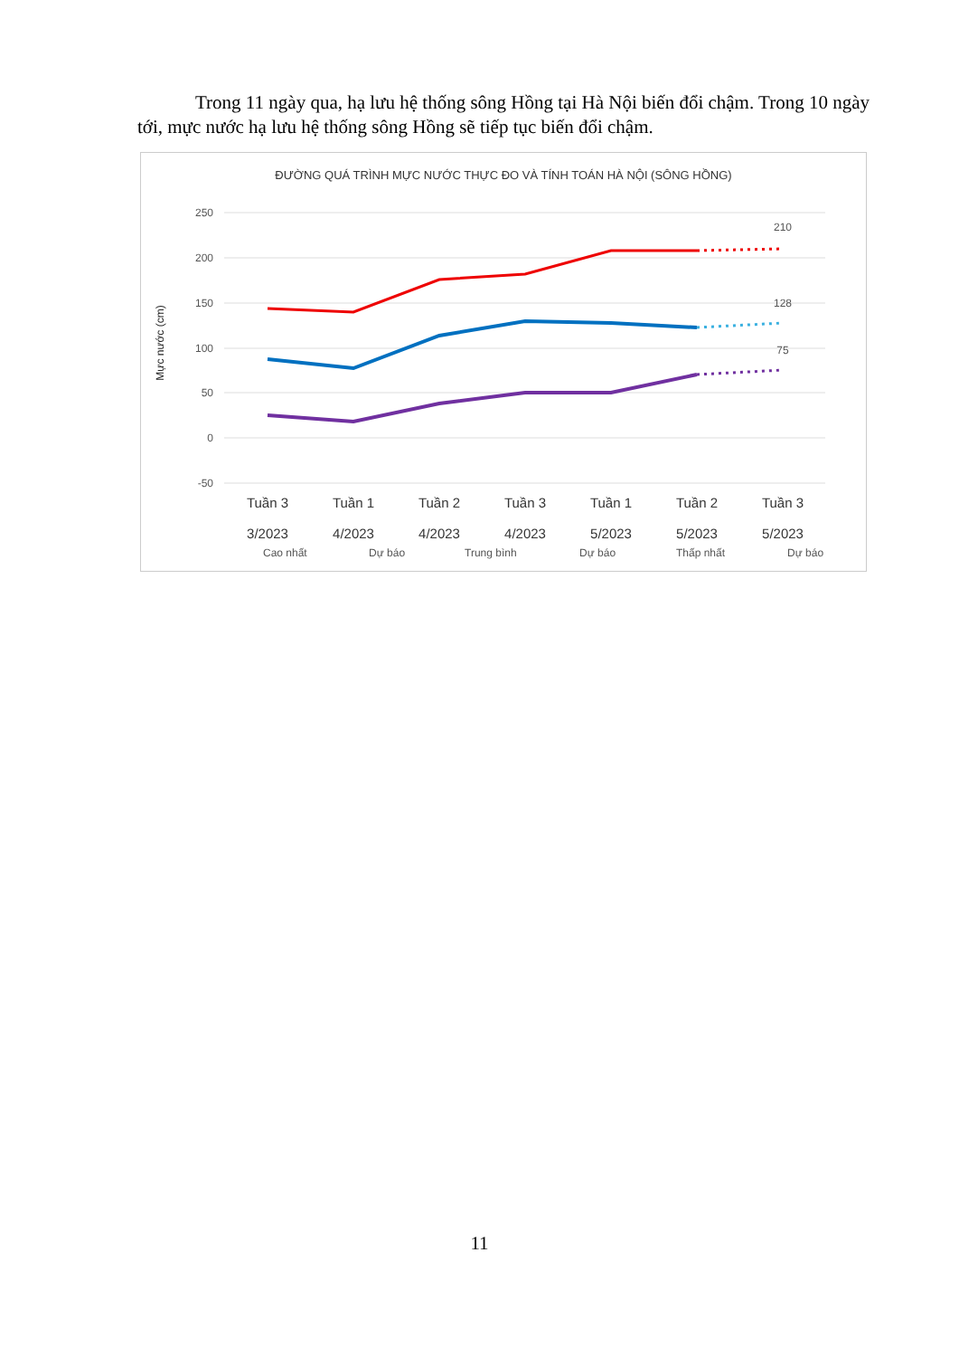Trong 11 ngày qua, hạ lưu hệ thống sông Hồng tại Hà Nội biến đổi chậm. Trong 10 ngày tới, mực nước hạ lưu hệ thống sông Hồng sẽ tiếp tục biến đổi chậm.
ĐƯỜNG QUÁ TRÌNH MỰC NƯỚC THỰC ĐO VÀ TÍNH TOÁN HÀ NỘI (SÔNG HỒNG)
250
200
150
100
50
0
-50
Mực nước (cm)
210
128
75
Tuần 3
Tuần 1
Tuần 2
Tuần 3
Tuần 1
Tuần 2
Tuần 3
3/2023
4/2023
4/2023
4/2023
5/2023
5/2023
5/2023
Cao nhất
Dự báo
Trung bình
Dự báo
Thấp nhất
Dự báo
11